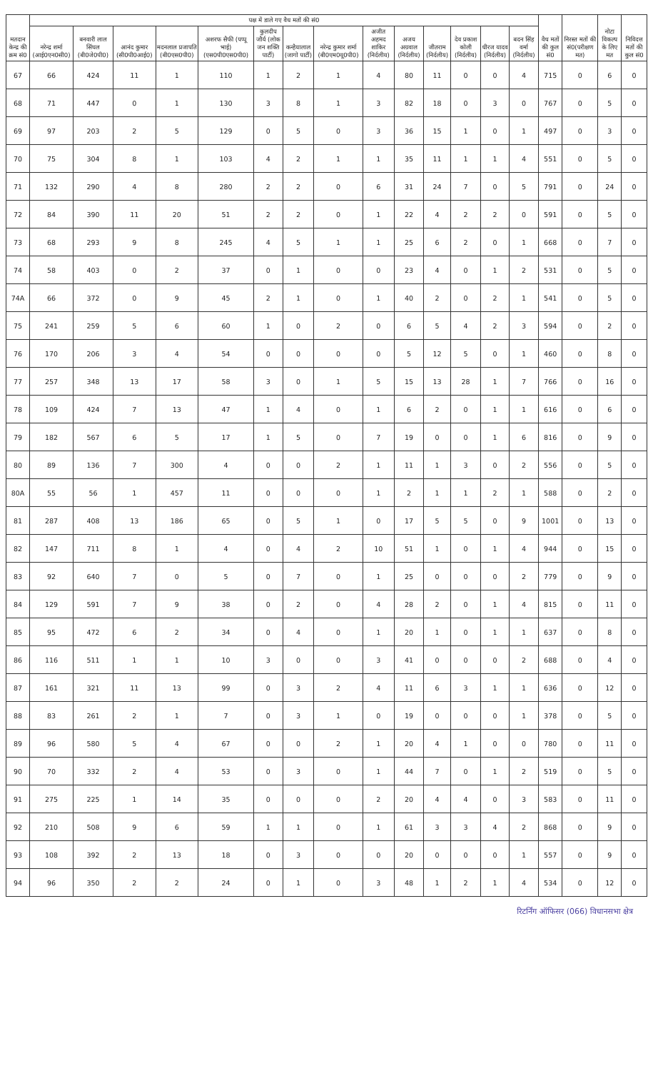| मतदान केन्द्र की क्रम सं0 | पक्ष में डाले गए वैध मतों की सं0 | | | | | | | | | | | | | | वैध मतों की कुल सं0 | निरस्त मतों की सं0(परीक्षण मत) | नोटा विकल्प के लिए मत | निविदत्त मतों की कुल सं0 |
| --- | --- | --- | --- | --- | --- | --- | --- | --- | --- | --- | --- | --- | --- | --- | --- | --- | --- | --- |
| | नरेन्द्र शर्मा (आई0एन0सी0) | बनवारी लाल सिंघल (बी0जे0पी0) | आनंद कुमार (सी0पी0आई0) | मदनलाल प्रजापति (बी0एस0पी0) | अशरफ सैफी (पप्पू भाई) (एस0पी0एस0पी0) | कुलदीप जौर्य (लोक जन शक्ति पार्टी) | कन्हैयालाल (जागो पार्टी) | नरेन्द्र कुमार शर्मा (बी0एम0यू0पी0) | अजीत अहमद शाकिर (निर्दलीय) | अजय अग्रवाल (निर्दलीय) | जीतराम (निर्दलीय) | देव प्रकाश कोली (निर्दलीय) | धीरज यादव (निर्दलीय) | बदन सिंह वर्मा (निर्दलीय) | | | | |
| 67 | 66 | 424 | 11 | 1 | 110 | 1 | 2 | 1 | 4 | 80 | 11 | 0 | 0 | 4 | 715 | 0 | 6 | 0 |
| 68 | 71 | 447 | 0 | 1 | 130 | 3 | 8 | 1 | 3 | 82 | 18 | 0 | 3 | 0 | 767 | 0 | 5 | 0 |
| 69 | 97 | 203 | 2 | 5 | 129 | 0 | 5 | 0 | 3 | 36 | 15 | 1 | 0 | 1 | 497 | 0 | 3 | 0 |
| 70 | 75 | 304 | 8 | 1 | 103 | 4 | 2 | 1 | 1 | 35 | 11 | 1 | 1 | 4 | 551 | 0 | 5 | 0 |
| 71 | 132 | 290 | 4 | 8 | 280 | 2 | 2 | 0 | 6 | 31 | 24 | 7 | 0 | 5 | 791 | 0 | 24 | 0 |
| 72 | 84 | 390 | 11 | 20 | 51 | 2 | 2 | 0 | 1 | 22 | 4 | 2 | 2 | 0 | 591 | 0 | 5 | 0 |
| 73 | 68 | 293 | 9 | 8 | 245 | 4 | 5 | 1 | 1 | 25 | 6 | 2 | 0 | 1 | 668 | 0 | 7 | 0 |
| 74 | 58 | 403 | 0 | 2 | 37 | 0 | 1 | 0 | 0 | 23 | 4 | 0 | 1 | 2 | 531 | 0 | 5 | 0 |
| 74A | 66 | 372 | 0 | 9 | 45 | 2 | 1 | 0 | 1 | 40 | 2 | 0 | 2 | 1 | 541 | 0 | 5 | 0 |
| 75 | 241 | 259 | 5 | 6 | 60 | 1 | 0 | 2 | 0 | 6 | 5 | 4 | 2 | 3 | 594 | 0 | 2 | 0 |
| 76 | 170 | 206 | 3 | 4 | 54 | 0 | 0 | 0 | 0 | 5 | 12 | 5 | 0 | 1 | 460 | 0 | 8 | 0 |
| 77 | 257 | 348 | 13 | 17 | 58 | 3 | 0 | 1 | 5 | 15 | 13 | 28 | 1 | 7 | 766 | 0 | 16 | 0 |
| 78 | 109 | 424 | 7 | 13 | 47 | 1 | 4 | 0 | 1 | 6 | 2 | 0 | 1 | 1 | 616 | 0 | 6 | 0 |
| 79 | 182 | 567 | 6 | 5 | 17 | 1 | 5 | 0 | 7 | 19 | 0 | 0 | 1 | 6 | 816 | 0 | 9 | 0 |
| 80 | 89 | 136 | 7 | 300 | 4 | 0 | 0 | 2 | 1 | 11 | 1 | 3 | 0 | 2 | 556 | 0 | 5 | 0 |
| 80A | 55 | 56 | 1 | 457 | 11 | 0 | 0 | 0 | 1 | 2 | 1 | 1 | 2 | 1 | 588 | 0 | 2 | 0 |
| 81 | 287 | 408 | 13 | 186 | 65 | 0 | 5 | 1 | 0 | 17 | 5 | 5 | 0 | 9 | 1001 | 0 | 13 | 0 |
| 82 | 147 | 711 | 8 | 1 | 4 | 0 | 4 | 2 | 10 | 51 | 1 | 0 | 1 | 4 | 944 | 0 | 15 | 0 |
| 83 | 92 | 640 | 7 | 0 | 5 | 0 | 7 | 0 | 1 | 25 | 0 | 0 | 0 | 2 | 779 | 0 | 9 | 0 |
| 84 | 129 | 591 | 7 | 9 | 38 | 0 | 2 | 0 | 4 | 28 | 2 | 0 | 1 | 4 | 815 | 0 | 11 | 0 |
| 85 | 95 | 472 | 6 | 2 | 34 | 0 | 4 | 0 | 1 | 20 | 1 | 0 | 1 | 1 | 637 | 0 | 8 | 0 |
| 86 | 116 | 511 | 1 | 1 | 10 | 3 | 0 | 0 | 3 | 41 | 0 | 0 | 0 | 2 | 688 | 0 | 4 | 0 |
| 87 | 161 | 321 | 11 | 13 | 99 | 0 | 3 | 2 | 4 | 11 | 6 | 3 | 1 | 1 | 636 | 0 | 12 | 0 |
| 88 | 83 | 261 | 2 | 1 | 7 | 0 | 3 | 1 | 0 | 19 | 0 | 0 | 0 | 1 | 378 | 0 | 5 | 0 |
| 89 | 96 | 580 | 5 | 4 | 67 | 0 | 0 | 2 | 1 | 20 | 4 | 1 | 0 | 0 | 780 | 0 | 11 | 0 |
| 90 | 70 | 332 | 2 | 4 | 53 | 0 | 3 | 0 | 1 | 44 | 7 | 0 | 1 | 2 | 519 | 0 | 5 | 0 |
| 91 | 275 | 225 | 1 | 14 | 35 | 0 | 0 | 0 | 2 | 20 | 4 | 4 | 0 | 3 | 583 | 0 | 11 | 0 |
| 92 | 210 | 508 | 9 | 6 | 59 | 1 | 1 | 0 | 1 | 61 | 3 | 3 | 4 | 2 | 868 | 0 | 9 | 0 |
| 93 | 108 | 392 | 2 | 13 | 18 | 0 | 3 | 0 | 0 | 20 | 0 | 0 | 0 | 1 | 557 | 0 | 9 | 0 |
| 94 | 96 | 350 | 2 | 2 | 24 | 0 | 1 | 0 | 3 | 48 | 1 | 2 | 1 | 4 | 534 | 0 | 12 | 0 |
रिटर्निंग ऑफिसर (066) विधानसभा क्षेत्र